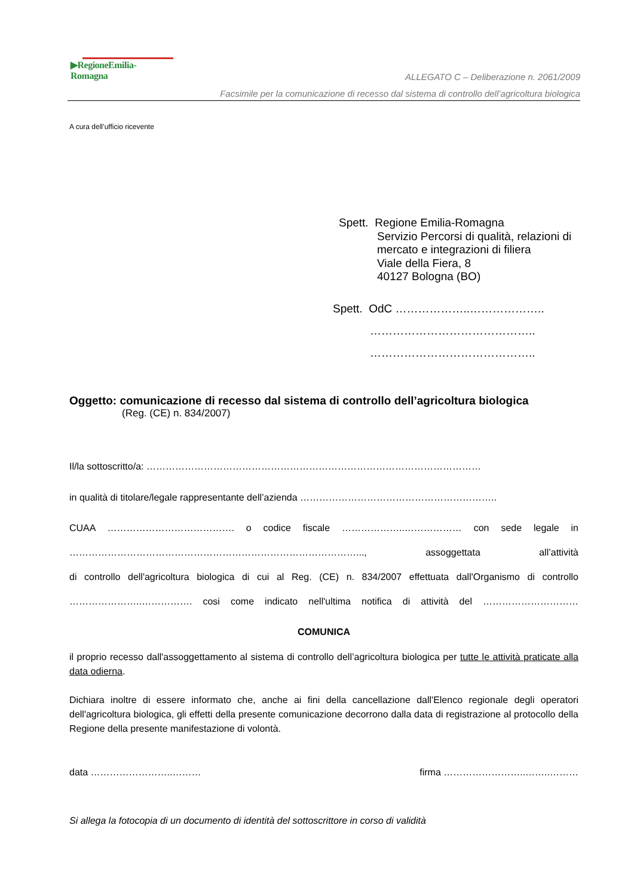▶RegioneEmilia-Romagna
ALLEGATO C – Deliberazione n. 2061/2009
Facsimile per la comunicazione di recesso dal sistema di controllo dell’agricoltura biologica
A cura dell’ufficio ricevente
Spett. Regione Emilia-Romagna
Servizio Percorsi di qualità, relazioni di
mercato e integrazioni di filiera
Viale della Fiera, 8
40127 Bologna (BO)
Spett. OdC ………………..………………..
……………………………………..
……………………………………..
Oggetto: comunicazione di recesso dal sistema di controllo dell’agricoltura biologica
(Reg. (CE) n. 834/2007)
Il/la sottoscritto/a: ……………………………………………………………………………………………
in qualità di titolare/legale rappresentante dell’azienda ……………………………………………………..
CUAA …………………………………. o codice fiscale ………………..……………… con sede legale in
………………………………………………………………………………..., assoggettata all’attività
di controllo dell'agricoltura biologica di cui al Reg. (CE) n. 834/2007 effettuata dall'Organismo di controllo
…………………..……………. cosi come indicato nell'ultima notifica di attività del …………………………
COMUNICA
il proprio recesso dall'assoggettamento al sistema di controllo dell’agricoltura biologica per tutte le attività praticate alla data odierna.
Dichiara inoltre di essere informato che, anche ai fini della cancellazione dall'Elenco regionale degli operatori dell'agricoltura biologica, gli effetti della presente comunicazione decorrono dalla data di registrazione al protocollo della Regione della presente manifestazione di volontà.
data ……………………..……… firma ……………………..……..………
Si allega la fotocopia di un documento di identità del sottoscrittore in corso di validità